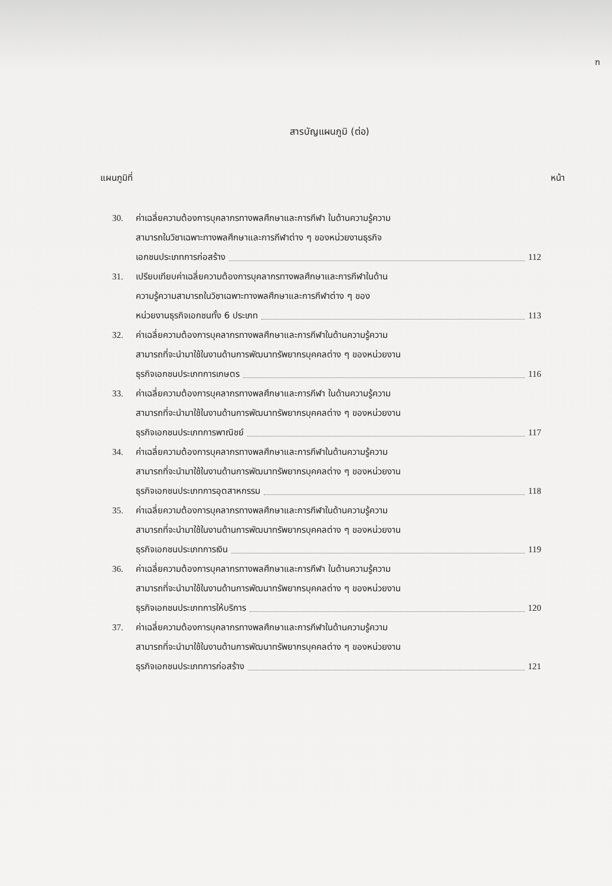ฑ
สารบัญแผนภูมิ (ต่อ)
แผนภูมิที่ หน้า
30. ค่าเฉลี่ยความต้องการบุคลากรทางพลศึกษาและการกีฬา ในด้านความรู้ความ
สามารถในวิชาเฉพาะทางพลศึกษาและการกีฬาต่าง ๆ ของหน่วยงานธุรกิจ
เอกชนประเภทการก่อสร้าง 112
31. เปรียบเทียบค่าเฉลี่ยความต้องการบุคลากรทางพลศึกษาและการกีฬาในด้าน
ความรู้ความสามารถในวิชาเฉพาะทางพลศึกษาและการกีฬาต่าง ๆ ของ
หน่วยงานธุรกิจเอกชนทั้ง 6 ประเภท 113
32. ค่าเฉลี่ยความต้องการบุคลากรทางพลศึกษาและการกีฬาในด้านความรู้ความ
สามารถที่จะนำมาใช้ในงานด้านการพัฒนาทรัพยากรบุคคลต่าง ๆ ของหน่วยงาน
ธุรกิจเอกชนประเภทการเกษตร 116
33. ค่าเฉลี่ยความต้องการบุคลากรทางพลศึกษาและการกีฬา ในด้านความรู้ความ
สามารถที่จะนำมาใช้ในงานด้านการพัฒนาทรัพยากรบุคคลต่าง ๆ ของหน่วยงาน
ธุรกิจเอกชนประเภทการพาณิชย์ 117
34. ค่าเฉลี่ยความต้องการบุคลากรทางพลศึกษาและการกีฬาในด้านความรู้ความ
สามารถที่จะนำมาใช้ในงานด้านการพัฒนาทรัพยากรบุคคลต่าง ๆ ของหน่วยงาน
ธุรกิจเอกชนประเภทการอุตสาหกรรม 118
35. ค่าเฉลี่ยความต้องการบุคลากรทางพลศึกษาและการกีฬาในด้านความรู้ความ
สามารถที่จะนำมาใช้ในงานด้านการพัฒนาทรัพยากรบุคคลต่าง ๆ ของหน่วยงาน
ธุรกิจเอกชนประเภทการเงิน 119
36. ค่าเฉลี่ยความต้องการบุคลากรทางพลศึกษาและการกีฬา ในด้านความรู้ความ
สามารถที่จะนำมาใช้ในงานด้านการพัฒนาทรัพยากรบุคคลต่าง ๆ ของหน่วยงาน
ธุรกิจเอกชนประเภทการให้บริการ 120
37. ค่าเฉลี่ยความต้องการบุคลากรทางพลศึกษาและการกีฬาในด้านความรู้ความ
สามารถที่จะนำมาใช้ในงานด้านการพัฒนาทรัพยากรบุคคลต่าง ๆ ของหน่วยงาน
ธุรกิจเอกชนประเภทการก่อสร้าง 121